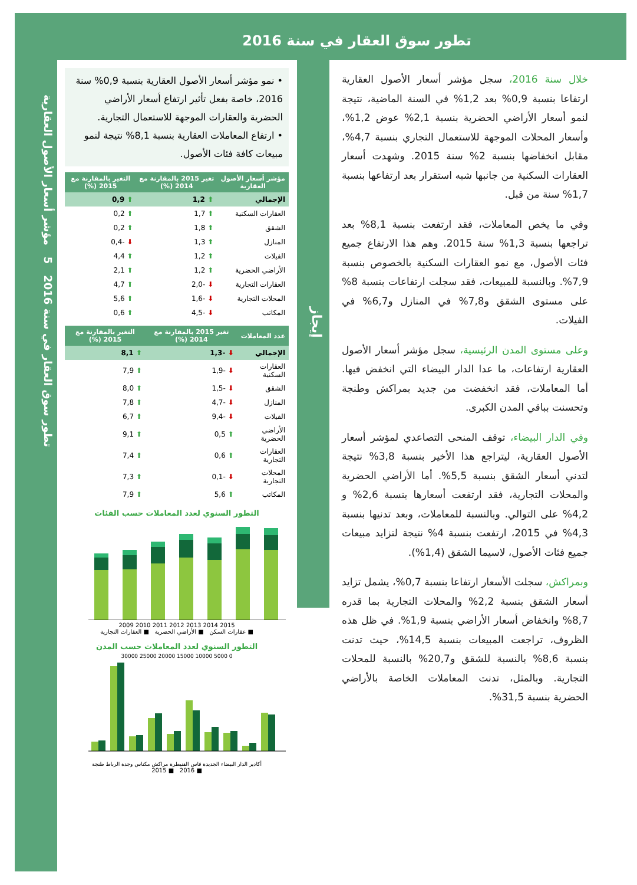تطور سوق العقار في سنة 2016
تطور سوق العقار في سنة 2016 5 مؤشر أسعار الأصول العقارية
خلال سنة 2016، سجل مؤشر أسعار الأصول العقارية ارتفاعا بنسبة 0,9% بعد 1,2% في السنة الماضية، نتيجة لنمو أسعار الأراضي الحضرية بنسبة 2,1% عوض 1,2%، وأسعار المحلات الموجهة للاستعمال التجاري بنسبة 4,7%، مقابل انخفاضها بنسبة 2% سنة 2015. وشهدت أسعار العقارات السكنية من جانبها شبه استقرار بعد ارتفاعها بنسبة 1,7% سنة من قبل.
وفي ما يخص المعاملات، فقد ارتفعت بنسبة 8,1% بعد تراجعها بنسبة 1,3% سنة 2015. وهم هذا الارتفاع جميع فئات الأصول، مع نمو العقارات السكنية بالخصوص بنسبة 7,9%. وبالنسبة للمبيعات، فقد سجلت ارتفاعات بنسبة 8% على مستوى الشقق و7,8% في المنازل و6,7% في الفيلات.
وعلى مستوى المدن الرئيسية، سجل مؤشر أسعار الأصول العقارية ارتفاعات، ما عدا الدار البيضاء التي انخفض فيها. أما المعاملات، فقد انخفضت من جديد بمراكش وطنجة وتحسنت بباقي المدن الكبرى.
وفي الدار البيضاء، توقف المنحى التصاعدي لمؤشر أسعار الأصول العقارية، ليتراجع هذا الأخير بنسبة 3,8% نتيجة لتدني أسعار الشقق بنسبة 5,5%. أما الأراضي الحضرية والمحلات التجارية، فقد ارتفعت أسعارها بنسبة 2,6% و 4,2% على التوالي. وبالنسبة للمعاملات، وبعد تدنيها بنسبة 4,3% في 2015، ارتفعت بنسبة 4% نتيجة لتزايد مبيعات جميع فئات الأصول، لاسيما الشقق (1,4%).
وبمراكش، سجلت الأسعار ارتفاعا بنسبة 0,7%، يشمل تزايد أسعار الشقق بنسبة 2,2% والمحلات التجارية بما قدره 8,7% وانخفاض أسعار الأراضي بنسبة 1,9%. في ظل هذه الظروف، تراجعت المبيعات بنسبة 14,5%، حيث تدنت بنسبة 8,6% بالنسبة للشقق و20,7% بالنسبة للمحلات التجارية. وبالمثل، تدنت المعاملات الخاصة بالأراضي الحضرية بنسبة 31,5%.
إيجاز
• نمو مؤشر أسعار الأصول العقارية بنسبة 0,9% سنة 2016، خاصة بفعل تأثير ارتفاع أسعار الأراضي الحضرية والعقارات الموجهة للاستعمال التجارية.
• ارتفاع المعاملات العقارية بنسبة 8,1% نتيجة لنمو مبيعات كافة فئات الأصول.
| مؤشر أسعار الأصول العقارية | تغير 2015 بالمقارنة مع 2014 (%) | التغير بالمقارنة مع 2015 (%) |
| --- | --- | --- |
| الإجمالي | ⬆ 1,2 | ⬆ 0,9 |
| العقارات السكنية | ⬆ 1,7 | ⬆ 0,2 |
| الشقق | ⬆ 1,8 | ⬆ 0,2 |
| المنازل | ⬆ 1,3 | ⬇ -0,4 |
| الفيلات | ⬆ 1,2 | ⬆ 4,4 |
| الأراضي الحضرية | ⬆ 1,2 | ⬆ 2,1 |
| العقارات التجارية | ⬇ -2,0 | ⬆ 4,7 |
| المحلات التجارية | ⬇ -1,6 | ⬆ 5,6 |
| المكاتب | ⬇ -4,5 | ⬆ 0,6 |
| عدد المعاملات | تغير 2015 بالمقارنة مع 2014 (%) | التغير بالمقارنة مع 2015 (%) |
| --- | --- | --- |
| الإجمالي | ⬇ -1,3 | ⬆ 8,1 |
| العقارات السكنية | ⬇ -1,9 | ⬆ 7,9 |
| الشقق | ⬇ -1,5 | ⬆ 8,0 |
| المنازل | ⬇ -4,7 | ⬆ 7,8 |
| الفيلات | ⬇ -9,4 | ⬆ 6,7 |
| الأراضي الحضرية | ⬆ 0,5 | ⬆ 9,1 |
| العقارات التجارية | ⬆ 0,6 | ⬆ 7,4 |
| المحلات التجارية | ⬇ -0,1 | ⬆ 7,3 |
| المكاتب | ⬆ 5,6 | ⬆ 7,9 |
التطور السنوي لعدد المعاملات حسب الفئات
2009 2010 2011 2012 2013 2014 2015
■ عقارات السكن ■ الأراضي الحضرية ■ العقارات التجارية
التطور السنوي لعدد المعاملات حسب المدن
0 5000 10000 15000 20000 25000 30000
أكادير الدار البيضاء الجديدة فاس القنيطرة مراكش مكناس وجدة الرباط طنجة
■ 2016 ■ 2015